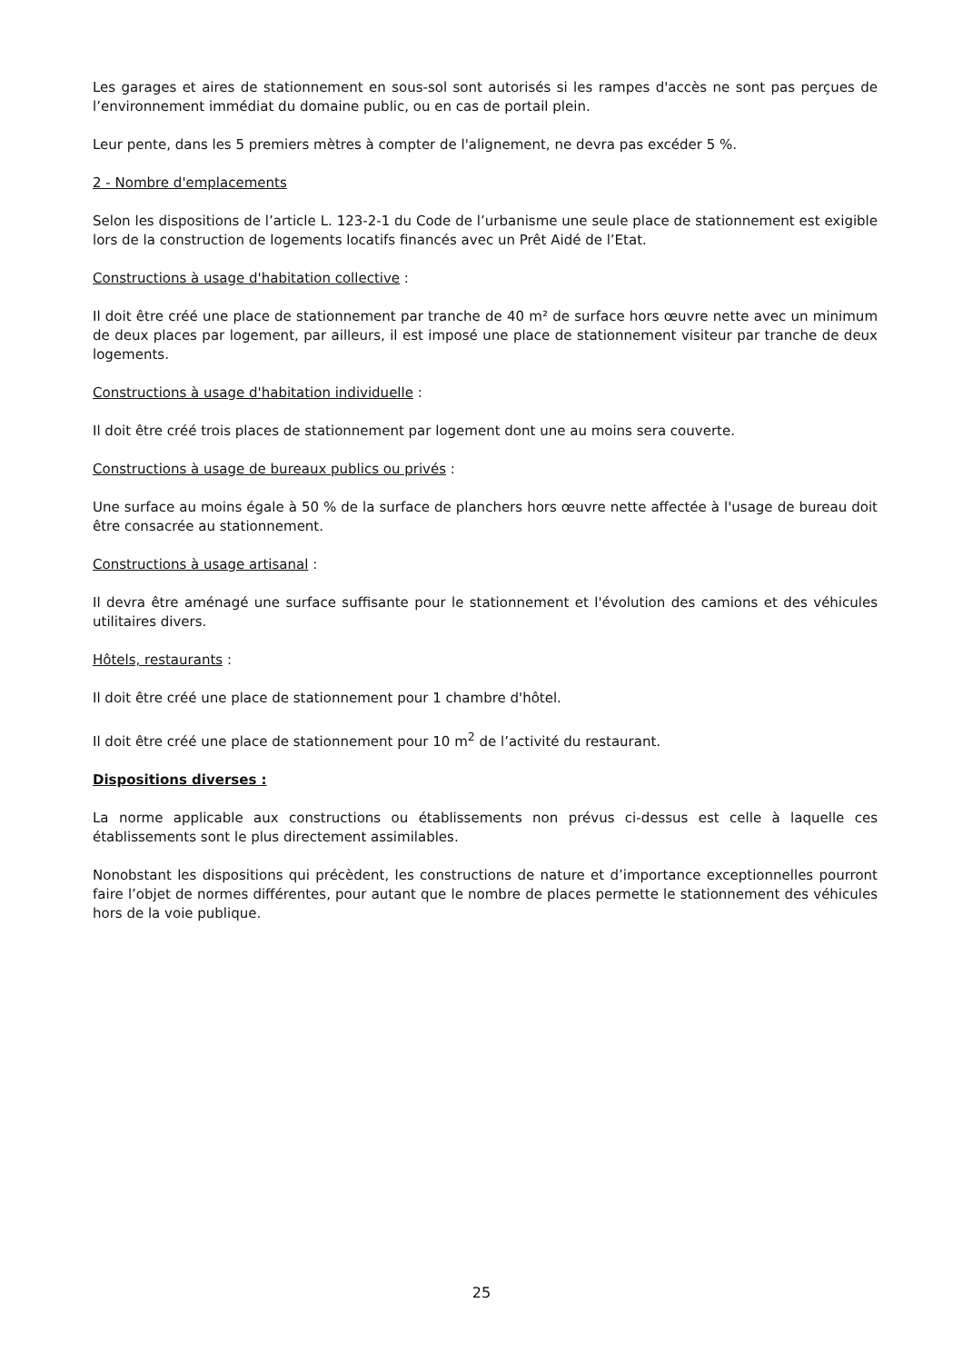Les garages et aires de stationnement en sous-sol sont autorisés si les rampes d'accès ne sont pas perçues de l’environnement immédiat du domaine public, ou en cas de portail plein.
Leur pente, dans les 5 premiers mètres à compter de l'alignement, ne devra pas excéder 5 %.
2 - Nombre d'emplacements
Selon les dispositions de l’article L. 123-2-1 du Code de l’urbanisme une seule place de stationnement est exigible lors de la construction de logements locatifs financés avec un Prêt Aidé de l’Etat.
Constructions à usage d'habitation collective :
Il doit être créé une place de stationnement par tranche de 40 m² de surface hors œuvre nette avec un minimum de deux places par logement, par ailleurs, il est imposé une place de stationnement visiteur par tranche de deux logements.
Constructions à usage d'habitation individuelle :
Il doit être créé trois places de stationnement par logement dont une au moins sera couverte.
Constructions à usage de bureaux publics ou privés :
Une surface au moins égale à 50 % de la surface de planchers hors œuvre nette affectée à l'usage de bureau doit être consacrée au stationnement.
Constructions à usage artisanal :
Il devra être aménagé une surface suffisante pour le stationnement et l'évolution des camions et des véhicules utilitaires divers.
Hôtels, restaurants :
Il doit être créé une place de stationnement pour 1 chambre d'hôtel.
Il doit être créé une place de stationnement pour 10 m<sup>2</sup> de l’activité du restaurant.
Dispositions diverses :
La norme applicable aux constructions ou établissements non prévus ci-dessus est celle à laquelle ces établissements sont le plus directement assimilables.
Nonobstant les dispositions qui précèdent, les constructions de nature et d’importance exceptionnelles pourront faire l’objet de normes différentes, pour autant que le nombre de places permette le stationnement des véhicules hors de la voie publique.
25